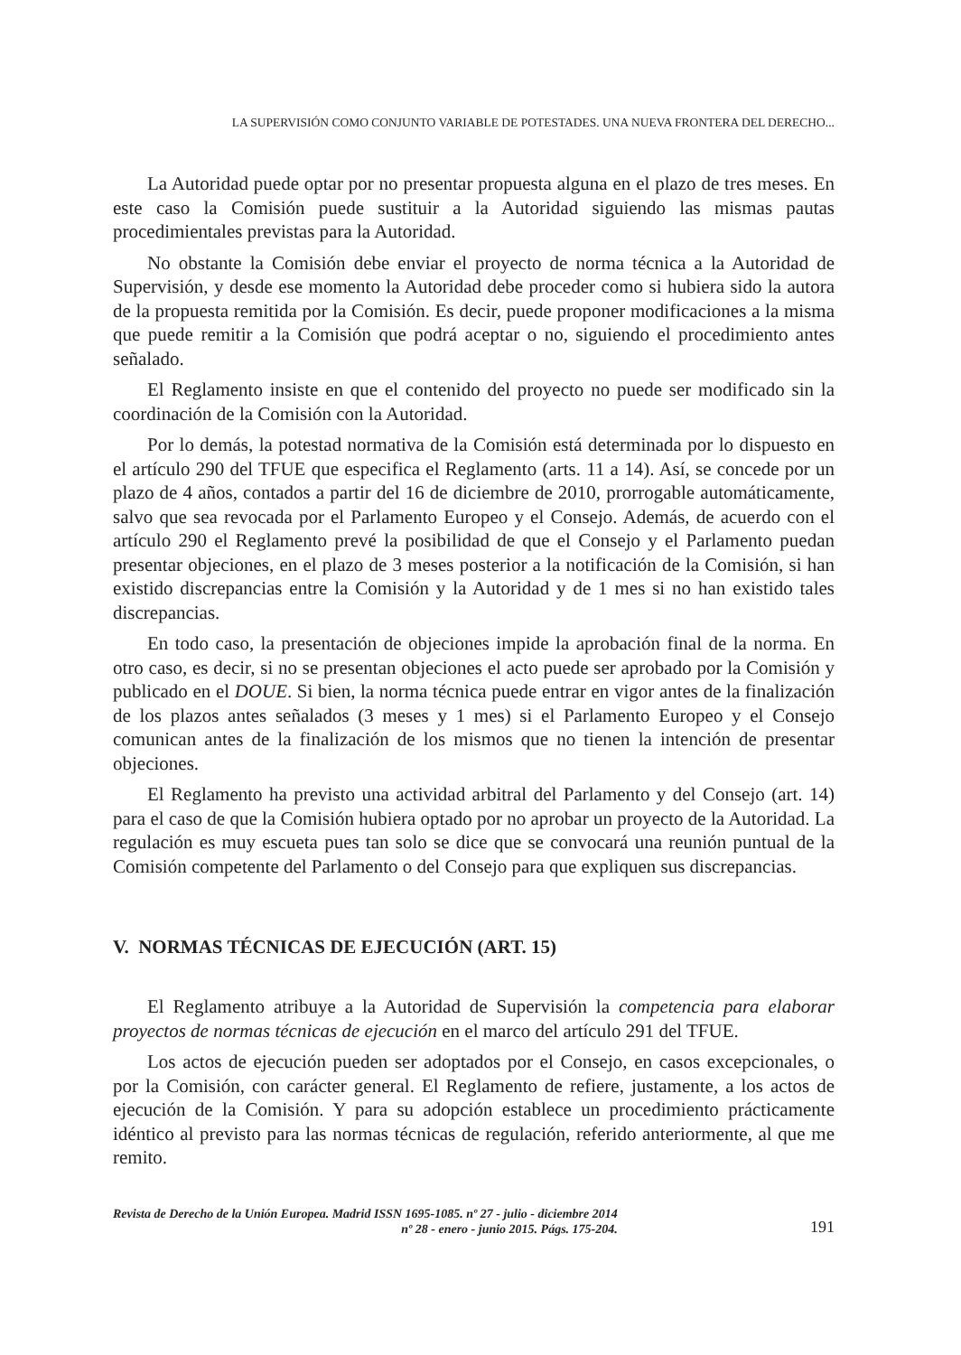LA SUPERVISIÓN COMO CONJUNTO VARIABLE DE POTESTADES. UNA NUEVA FRONTERA DEL DERECHO...
La Autoridad puede optar por no presentar propuesta alguna en el plazo de tres meses. En este caso la Comisión puede sustituir a la Autoridad siguiendo las mismas pautas procedimientales previstas para la Autoridad.
No obstante la Comisión debe enviar el proyecto de norma técnica a la Autoridad de Supervisión, y desde ese momento la Autoridad debe proceder como si hubiera sido la autora de la propuesta remitida por la Comisión. Es decir, puede proponer modificaciones a la misma que puede remitir a la Comisión que podrá aceptar o no, siguiendo el procedimiento antes señalado.
El Reglamento insiste en que el contenido del proyecto no puede ser modificado sin la coordinación de la Comisión con la Autoridad.
Por lo demás, la potestad normativa de la Comisión está determinada por lo dispuesto en el artículo 290 del TFUE que especifica el Reglamento (arts. 11 a 14). Así, se concede por un plazo de 4 años, contados a partir del 16 de diciembre de 2010, prorrogable automáticamente, salvo que sea revocada por el Parlamento Europeo y el Consejo. Además, de acuerdo con el artículo 290 el Reglamento prevé la posibilidad de que el Consejo y el Parlamento puedan presentar objeciones, en el plazo de 3 meses posterior a la notificación de la Comisión, si han existido discrepancias entre la Comisión y la Autoridad y de 1 mes si no han existido tales discrepancias.
En todo caso, la presentación de objeciones impide la aprobación final de la norma. En otro caso, es decir, si no se presentan objeciones el acto puede ser aprobado por la Comisión y publicado en el DOUE. Si bien, la norma técnica puede entrar en vigor antes de la finalización de los plazos antes señalados (3 meses y 1 mes) si el Parlamento Europeo y el Consejo comunican antes de la finalización de los mismos que no tienen la intención de presentar objeciones.
El Reglamento ha previsto una actividad arbitral del Parlamento y del Consejo (art. 14) para el caso de que la Comisión hubiera optado por no aprobar un proyecto de la Autoridad. La regulación es muy escueta pues tan solo se dice que se convocará una reunión puntual de la Comisión competente del Parlamento o del Consejo para que expliquen sus discrepancias.
V. NORMAS TÉCNICAS DE EJECUCIÓN (ART. 15)
El Reglamento atribuye a la Autoridad de Supervisión la competencia para elaborar proyectos de normas técnicas de ejecución en el marco del artículo 291 del TFUE.
Los actos de ejecución pueden ser adoptados por el Consejo, en casos excepcionales, o por la Comisión, con carácter general. El Reglamento de refiere, justamente, a los actos de ejecución de la Comisión. Y para su adopción establece un procedimiento prácticamente idéntico al previsto para las normas técnicas de regulación, referido anteriormente, al que me remito.
Revista de Derecho de la Unión Europea. Madrid ISSN 1695-1085. nº 27 - julio - diciembre 2014
nº 28 - enero - junio 2015. Págs. 175-204.
191